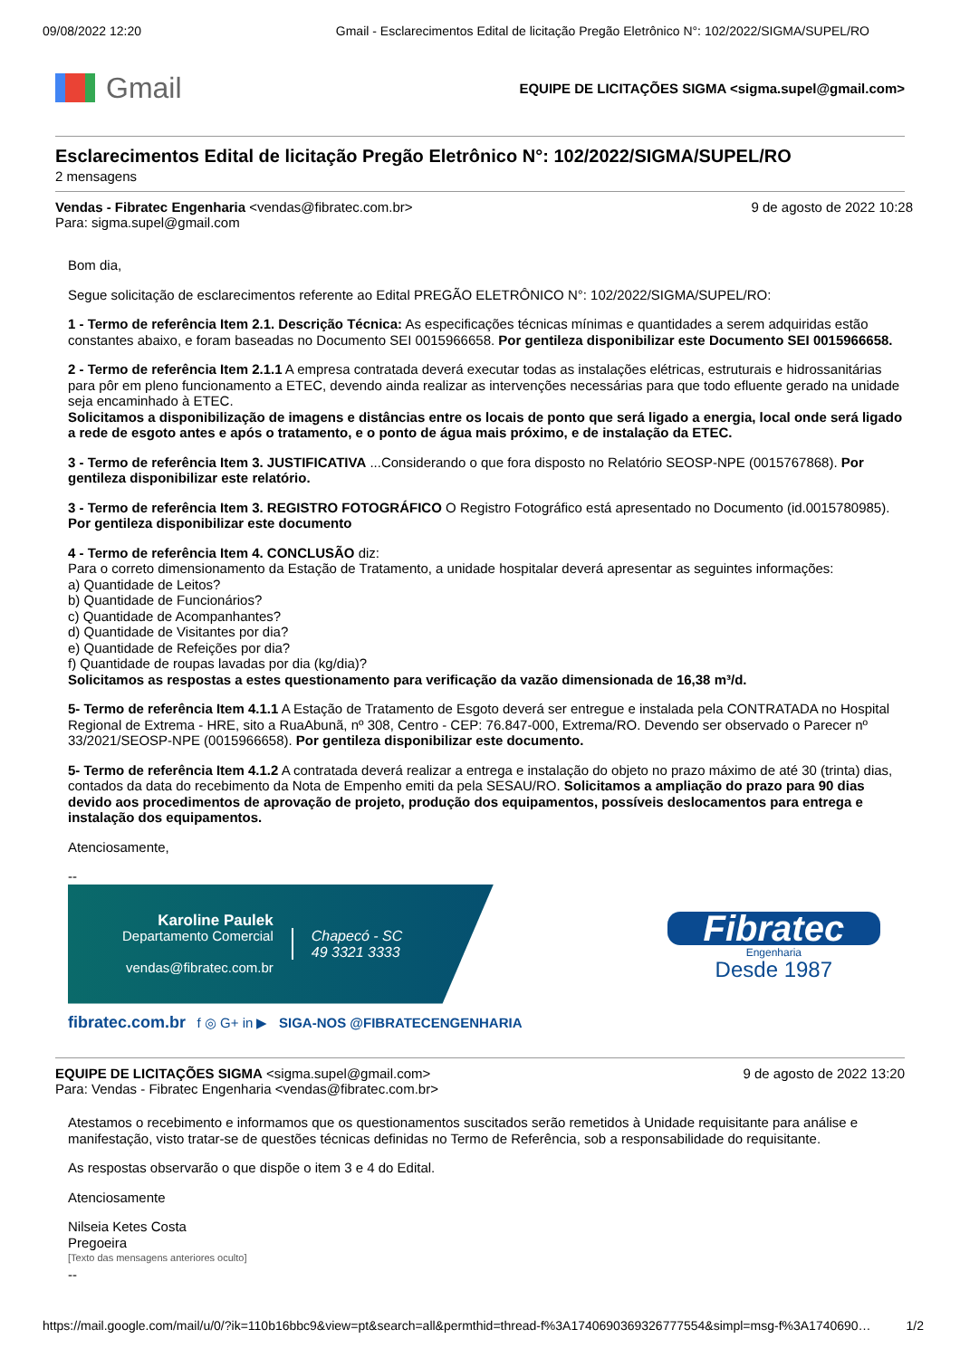09/08/2022 12:20 Gmail - Esclarecimentos Edital de licitação Pregão Eletrônico N°: 102/2022/SIGMA/SUPEL/RO
Gmail
EQUIPE DE LICITAÇÕES SIGMA <sigma.supel@gmail.com>
Esclarecimentos Edital de licitação Pregão Eletrônico N°: 102/2022/SIGMA/SUPEL/RO
2 mensagens
Vendas - Fibratec Engenharia <vendas@fibratec.com.br>
Para: sigma.supel@gmail.com 9 de agosto de 2022 10:28
Bom dia,
Segue solicitação de esclarecimentos referente ao Edital PREGÃO ELETRÔNICO N°: 102/2022/SIGMA/SUPEL/RO:
1 - Termo de referência Item 2.1. Descrição Técnica: As especificações técnicas mínimas e quantidades a serem adquiridas estão constantes abaixo, e foram baseadas no Documento SEI 0015966658. Por gentileza disponibilizar este Documento SEI 0015966658.
2 - Termo de referência Item 2.1.1 A empresa contratada deverá executar todas as instalações elétricas, estruturais e hidrossanitárias para pôr em pleno funcionamento a ETEC, devendo ainda realizar as intervenções necessárias para que todo efluente gerado na unidade seja encaminhado à ETEC.
Solicitamos a disponibilização de imagens e distâncias entre os locais de ponto que será ligado a energia, local onde será ligado a rede de esgoto antes e após o tratamento, e o ponto de água mais próximo, e de instalação da ETEC.
3 - Termo de referência Item 3. JUSTIFICATIVA ...Considerando o que fora disposto no Relatório SEOSP-NPE (0015767868). Por gentileza disponibilizar este relatório.
3 - Termo de referência Item 3. REGISTRO FOTOGRÁFICO O Registro Fotográfico está apresentado no Documento (id.0015780985). Por gentileza disponibilizar este documento
4 - Termo de referência Item 4. CONCLUSÃO diz:
Para o correto dimensionamento da Estação de Tratamento, a unidade hospitalar deverá apresentar as seguintes informações:
a) Quantidade de Leitos?
b) Quantidade de Funcionários?
c) Quantidade de Acompanhantes?
d) Quantidade de Visitantes por dia?
e) Quantidade de Refeições por dia?
f) Quantidade de roupas lavadas por dia (kg/dia)?
Solicitamos as respostas a estes questionamento para verificação da vazão dimensionada de 16,38 m³/d.
5- Termo de referência Item 4.1.1 A Estação de Tratamento de Esgoto deverá ser entregue e instalada pela CONTRATADA no Hospital Regional de Extrema - HRE, sito a RuaAbunã, nº 308, Centro - CEP: 76.847-000, Extrema/RO. Devendo ser observado o Parecer nº 33/2021/SEOSP-NPE (0015966658). Por gentileza disponibilizar este documento.
5- Termo de referência Item 4.1.2 A contratada deverá realizar a entrega e instalação do objeto no prazo máximo de até 30 (trinta) dias, contados da data do recebimento da Nota de Empenho emiti da pela SESAU/RO. Solicitamos a ampliação do prazo para 90 dias devido aos procedimentos de aprovação de projeto, produção dos equipamentos, possíveis deslocamentos para entrega e instalação dos equipamentos.
Atenciosamente,
--
Karoline Paulek
Departamento Comercial
vendas@fibratec.com.br
Chapecó - SC
49 3321 3333
fibratec.com.br f ◎ G+ in ▶ SIGA-NOS @FIBRATECENGENHARIA
Fibratec
Engenharia
Desde 1987
EQUIPE DE LICITAÇÕES SIGMA <sigma.supel@gmail.com>
Para: Vendas - Fibratec Engenharia <vendas@fibratec.com.br> 9 de agosto de 2022 13:20
Atestamos o recebimento e informamos que os questionamentos suscitados serão remetidos à Unidade requisitante para análise e manifestação, visto tratar-se de questões técnicas definidas no Termo de Referência, sob a responsabilidade do requisitante.
As respostas observarão o que dispõe o item 3 e 4 do Edital.
Atenciosamente
Nilseia Ketes Costa
Pregoeira
[Texto das mensagens anteriores oculto]
--
https://mail.google.com/mail/u/0/?ik=110b16bbc9&view=pt&search=all&permthid=thread-f%3A1740690369326777554&simpl=msg-f%3A1740690… 1/2